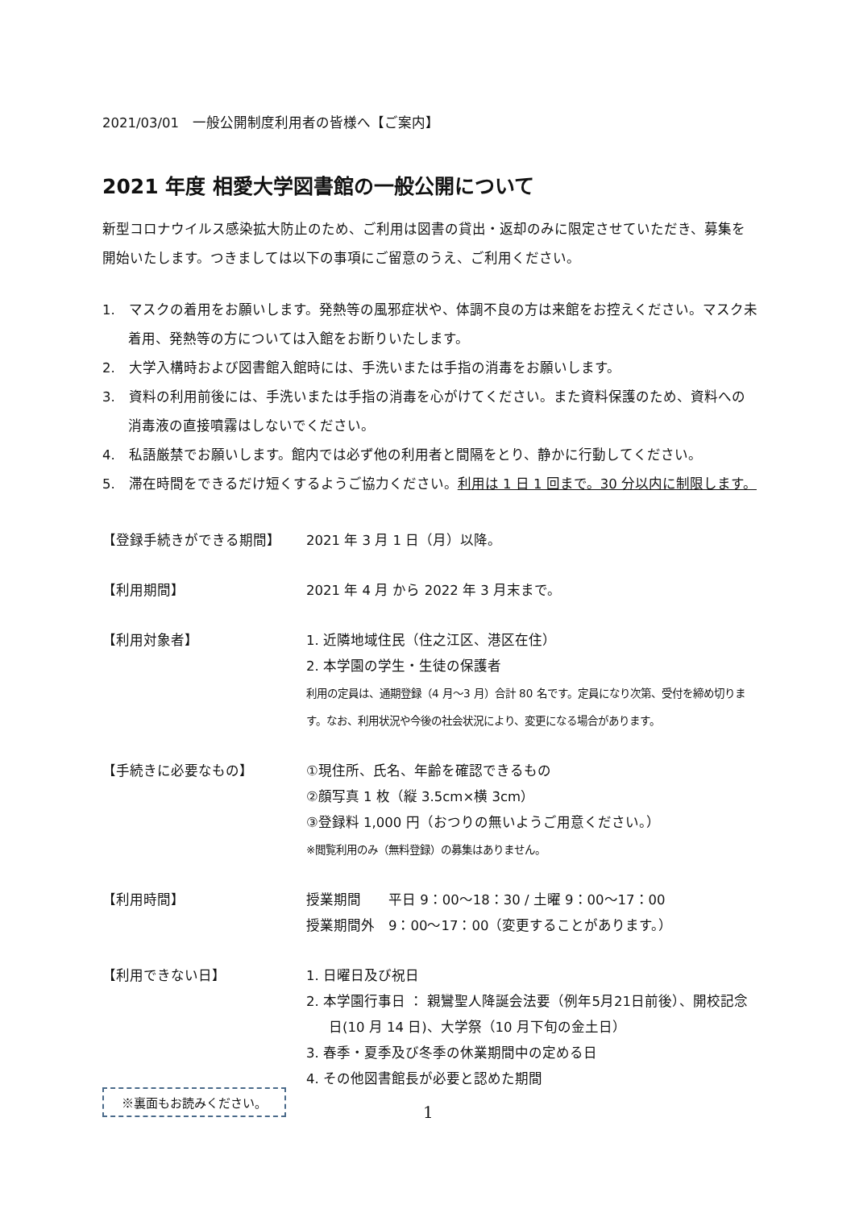2021/03/01　一般公開制度利用者の皆様へ【ご案内】
2021 年度 相愛大学図書館の一般公開について
新型コロナウイルス感染拡大防止のため、ご利用は図書の貸出・返却のみに限定させていただき、募集を開始いたします。つきましては以下の事項にご留意のうえ、ご利用ください。
1.　マスクの着用をお願いします。発熱等の風邪症状や、体調不良の方は来館をお控えください。マスク未着用、発熱等の方については入館をお断りいたします。
2.　大学入構時および図書館入館時には、手洗いまたは手指の消毒をお願いします。
3.　資料の利用前後には、手洗いまたは手指の消毒を心がけてください。また資料保護のため、資料への消毒液の直接噴霧はしないでください。
4.　私語厳禁でお願いします。館内では必ず他の利用者と間隔をとり、静かに行動してください。
5.　滞在時間をできるだけ短くするようご協力ください。利用は 1 日 1 回まで。30 分以内に制限します。
【登録手続きができる期間】 2021 年 3 月 1 日（月）以降。
【利用期間】 2021 年 4 月 から 2022 年 3 月末まで。
【利用対象者】 1. 近隣地域住民（住之江区、港区在住）
2. 本学園の学生・生徒の保護者
利用の定員は、通期登録（4 月～3 月）合計 80 名です。定員になり次第、受付を締め切ります。なお、利用状況や今後の社会状況により、変更になる場合があります。
【手続きに必要なもの】 ①現住所、氏名、年齢を確認できるもの
②顔写真 1 枚（縦 3.5cm×横 3cm）
③登録料 1,000 円（おつりの無いようご用意ください。）
※閲覧利用のみ（無料登録）の募集はありません。
【利用時間】 授業期間　　平日 9：00～18：30 / 土曜 9：00～17：00
授業期間外　9：00～17：00（変更することがあります。）
【利用できない日】 1. 日曜日及び祝日
2. 本学園行事日 ： 親鸞聖人降誕会法要（例年5月21日前後）、開校記念日(10 月 14 日)、大学祭（10 月下旬の金土日）
3. 春季・夏季及び冬季の休業期間中の定める日
4. その他図書館長が必要と認めた期間
※裏面もお読みください。
1